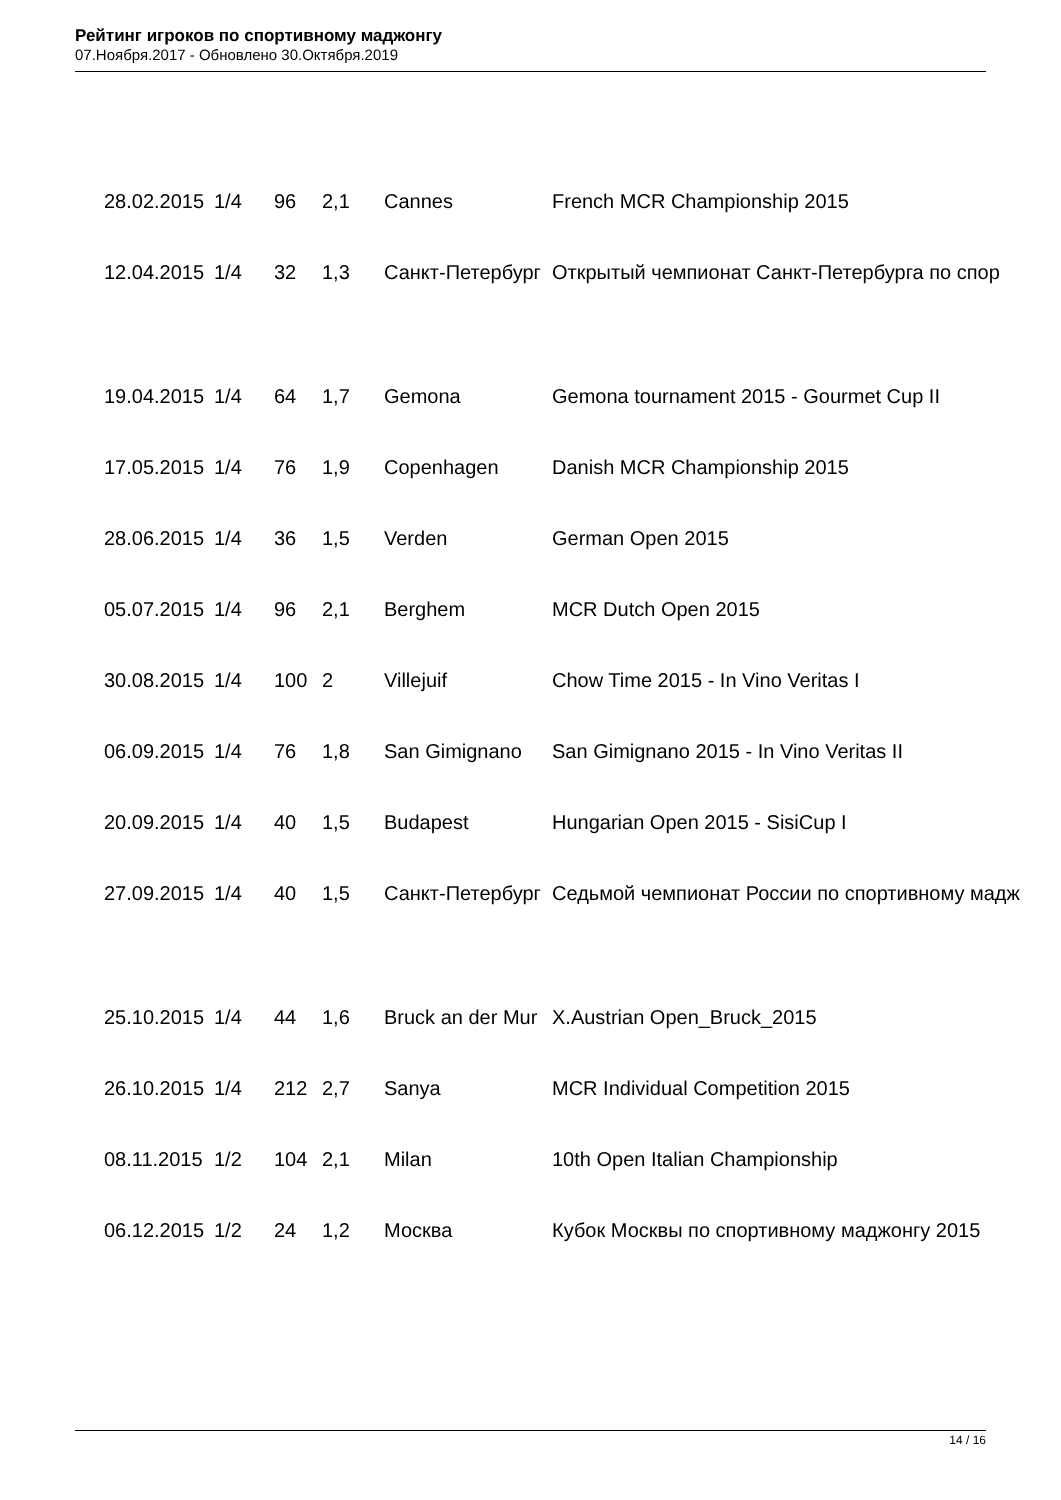Рейтинг игроков по спортивному маджонгу
07.Ноября.2017 - Обновлено 30.Октября.2019
| 28.02.2015 | 1/4 | 96 | 2,1 | Cannes | French MCR Championship 2015 |
| 12.04.2015 | 1/4 | 32 | 1,3 | Санкт-Петербург | Открытый чемпионат Санкт-Петербурга по спор |
| 19.04.2015 | 1/4 | 64 | 1,7 | Gemona | Gemona tournament 2015 - Gourmet Cup II |
| 17.05.2015 | 1/4 | 76 | 1,9 | Copenhagen | Danish MCR Championship 2015 |
| 28.06.2015 | 1/4 | 36 | 1,5 | Verden | German Open 2015 |
| 05.07.2015 | 1/4 | 96 | 2,1 | Berghem | MCR Dutch Open 2015 |
| 30.08.2015 | 1/4 | 100 | 2 | Villejuif | Chow Time 2015 - In Vino Veritas I |
| 06.09.2015 | 1/4 | 76 | 1,8 | San Gimignano | San Gimignano 2015 - In Vino Veritas II |
| 20.09.2015 | 1/4 | 40 | 1,5 | Budapest | Hungarian Open 2015 - SisiCup I |
| 27.09.2015 | 1/4 | 40 | 1,5 | Санкт-Петербург | Седьмой чемпионат России по спортивному мадж |
| 25.10.2015 | 1/4 | 44 | 1,6 | Bruck an der Mur | X.Austrian Open_Bruck_2015 |
| 26.10.2015 | 1/4 | 212 | 2,7 | Sanya | MCR Individual Competition 2015 |
| 08.11.2015 | 1/2 | 104 | 2,1 | Milan | 10th Open Italian Championship |
| 06.12.2015 | 1/2 | 24 | 1,2 | Москва | Кубок Москвы по спортивному маджонгу 2015 |
14 / 16